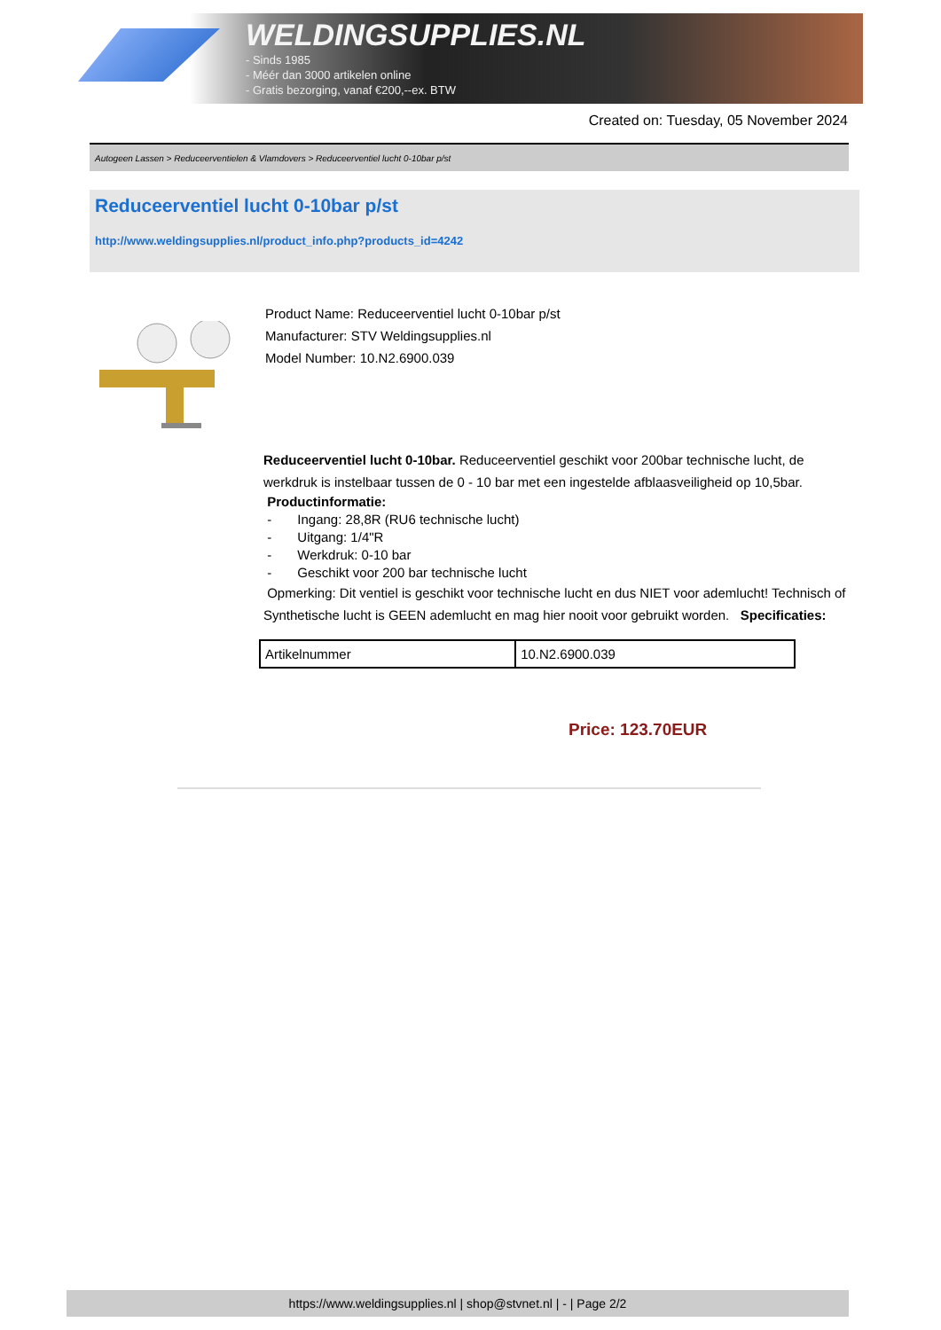WELDINGSUPPLIES.NL
- Sinds 1985
- Méér dan 3000 artikelen online
- Gratis bezorging, vanaf €200,--ex. BTW
Created on: Tuesday, 05 November 2024
Autogeen Lassen > Reduceerventielen & Vlamdovers > Reduceerventiel lucht 0-10bar p/st
Reduceerventiel lucht 0-10bar p/st
http://www.weldingsupplies.nl/product_info.php?products_id=4242
Product Name: Reduceerventiel lucht 0-10bar p/st
Manufacturer: STV Weldingsupplies.nl
Model Number: 10.N2.6900.039
Reduceerventiel lucht 0-10bar. Reduceerventiel geschikt voor 200bar technische lucht, de werkdruk is instelbaar tussen de 0 - 10 bar met een ingestelde afblaasveiligheid op 10,5bar.
Productinformatie:
- Ingang: 28,8R (RU6 technische lucht)
- Uitgang: 1/4"R
- Werkdruk: 0-10 bar
- Geschikt voor 200 bar technische lucht
Opmerking: Dit ventiel is geschikt voor technische lucht en dus NIET voor ademlucht! Technisch of Synthetische lucht is GEEN ademlucht en mag hier nooit voor gebruikt worden. Specificaties:
| Artikelnummer | 10.N2.6900.039 |
Price: 123.70EUR
https://www.weldingsupplies.nl | shop@stvnet.nl | - | Page 2/2